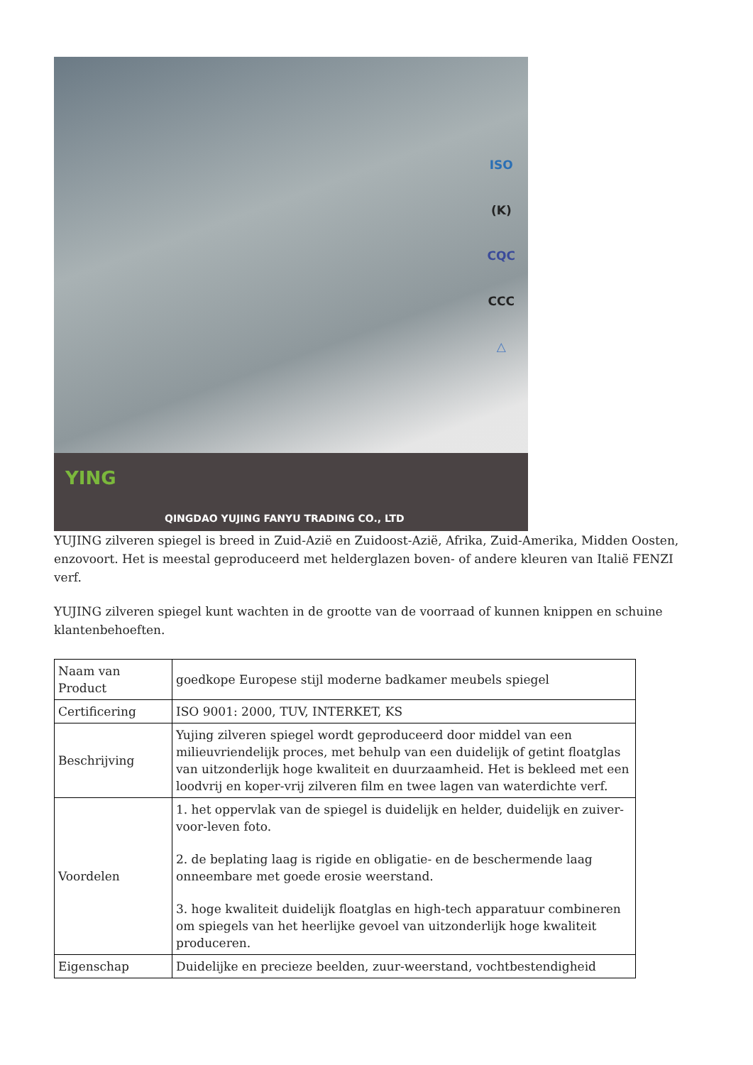ISO
(K)
CQC
CCC
△
YING
QINGDAO YUJING FANYU TRADING CO., LTD
YUJING zilveren spiegel is breed in Zuid-Azië en Zuidoost-Azië, Afrika, Zuid-Amerika, Midden Oosten, enzovoort. Het is meestal geproduceerd met helderglazen boven- of andere kleuren van Italië FENZI verf.
YUJING zilveren spiegel kunt wachten in de grootte van de voorraad of kunnen knippen en schuine klantenbehoeften.
| Naam van Product | goedkope Europese stijl moderne badkamer meubels spiegel |
| Certificering | ISO 9001: 2000, TUV, INTERKET, KS |
| Beschrijving | Yujing zilveren spiegel wordt geproduceerd door middel van een milieuvriendelijk proces, met behulp van een duidelijk of getint floatglas van uitzonderlijk hoge kwaliteit en duurzaamheid. Het is bekleed met een loodvrij en koper-vrij zilveren film en twee lagen van waterdichte verf. |
| Voordelen | 1. het oppervlak van de spiegel is duidelijk en helder, duidelijk en zuiver-voor-leven foto. 2. de beplating laag is rigide en obligatie- en de beschermende laag onneembare met goede erosie weerstand. 3. hoge kwaliteit duidelijk floatglas en high-tech apparatuur combineren om spiegels van het heerlijke gevoel van uitzonderlijk hoge kwaliteit produceren. |
| Eigenschap | Duidelijke en precieze beelden, zuur-weerstand, vochtbestendigheid |